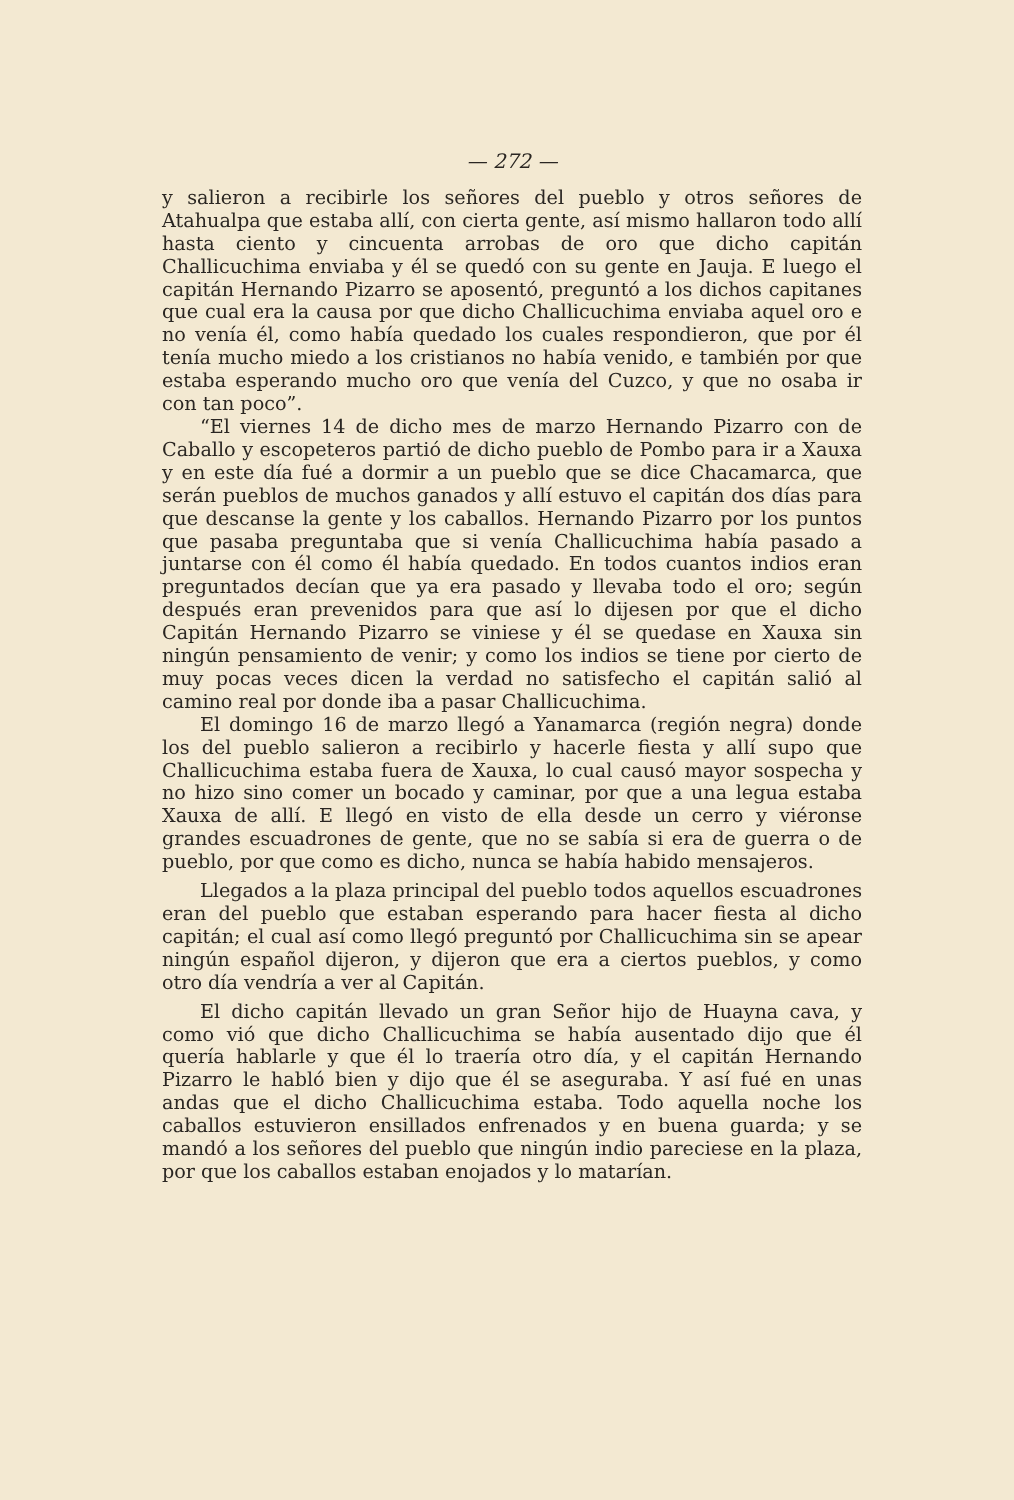— 272 —
y salieron a recibirle los señores del pueblo y otros señores de Atahualpa que estaba allí, con cierta gente, así mismo hallaron todo allí hasta ciento y cincuenta arrobas de oro que dicho capitán Challicuchima enviaba y él se quedó con su gente en Jauja. E luego el capitán Hernando Pizarro se aposentó, preguntó a los dichos capitanes que cual era la causa por que dicho Challicuchima enviaba aquel oro e no venía él, como había quedado los cuales respondieron, que por él tenía mucho miedo a los cristianos no había venido, e también por que estaba esperando mucho oro que venía del Cuzco, y que no osaba ir con tan poco”.
“El viernes 14 de dicho mes de marzo Hernando Pizarro con de Caballo y escopeteros partió de dicho pueblo de Pombo para ir a Xauxa y en este día fué a dormir a un pueblo que se dice Chacamarca, que serán pueblos de muchos ganados y allí estuvo el capitán dos días para que descanse la gente y los caballos. Hernando Pizarro por los puntos que pasaba preguntaba que si venía Challicuchima había pasado a juntarse con él como él había quedado. En todos cuantos indios eran preguntados decían que ya era pasado y llevaba todo el oro; según después eran prevenidos para que así lo dijesen por que el dicho Capitán Hernando Pizarro se viniese y él se quedase en Xauxa sin ningún pensamiento de venir; y como los indios se tiene por cierto de muy pocas veces dicen la verdad no satisfecho el capitán salió al camino real por donde iba a pasar Challicuchima.
El domingo 16 de marzo llegó a Yanamarca (región negra) donde los del pueblo salieron a recibirlo y hacerle fiesta y allí supo que Challicuchima estaba fuera de Xauxa, lo cual causó mayor sospecha y no hizo sino comer un bocado y caminar, por que a una legua estaba Xauxa de allí. E llegó en visto de ella desde un cerro y viéronse grandes escuadrones de gente, que no se sabía si era de guerra o de pueblo, por que como es dicho, nunca se había habido mensajeros.
Llegados a la plaza principal del pueblo todos aquellos escuadrones eran del pueblo que estaban esperando para hacer fiesta al dicho capitán; el cual así como llegó preguntó por Challicuchima sin se apear ningún español dijeron, y dijeron que era a ciertos pueblos, y como otro día vendría a ver al Capitán.
El dicho capitán llevado un gran Señor hijo de Huayna cava, y como vió que dicho Challicuchima se había ausentado dijo que él quería hablarle y que él lo traería otro día, y el capitán Hernando Pizarro le habló bien y dijo que él se aseguraba. Y así fué en unas andas que el dicho Challicuchima estaba. Todo aquella noche los caballos estuvieron ensillados enfrenados y en buena guarda; y se mandó a los señores del pueblo que ningún indio pareciese en la plaza, por que los caballos estaban enojados y lo matarían.